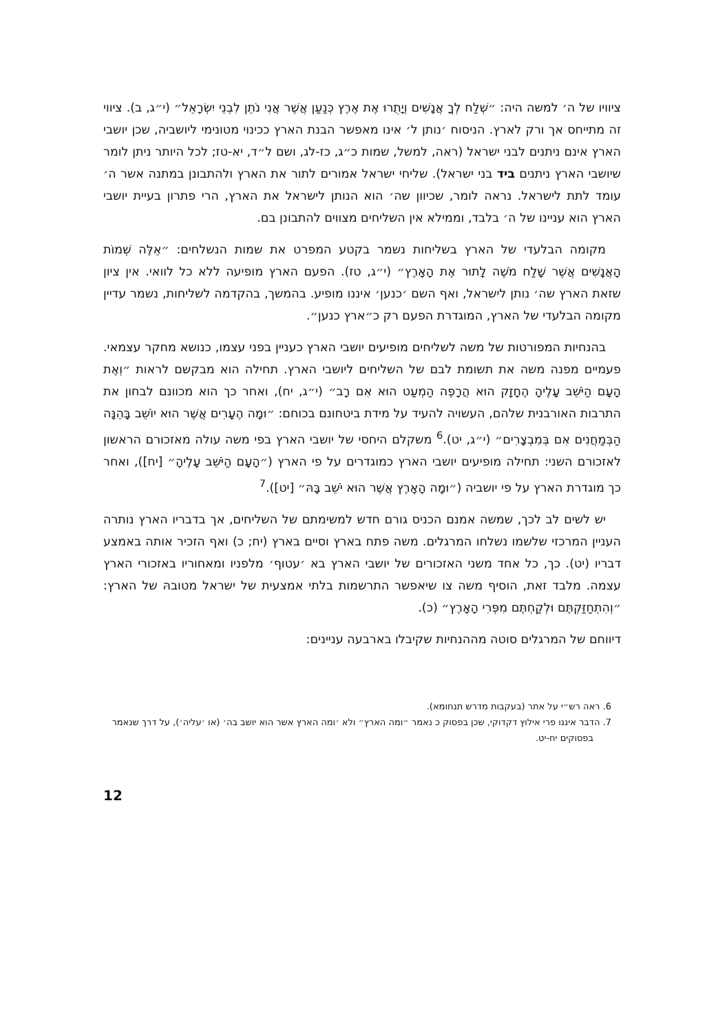ציוויו של ה׳ למשה היה: ״שְׁלַח לְךָ אֲנָשִׁים וְיָתֻרוּ אֶת אֶרֶץ כְּנַעַן אֲשֶׁר אֲנִי נֹתֵן לִבְנֵי יִשְׂרָאֵל״ (י״ג, ב). ציווי זה מתייחס אך ורק לארץ. הניסוח ׳נותן ל׳ אינו מאפשר הבנת הארץ ככינוי מטונימי ליושביה, שכן יושבי הארץ אינם ניתנים לבני ישראל (ראה, למשל, שמות כ״ג, כז-לג, ושם ל״ד, יא-טז; לכל היותר ניתן לומר שיושבי הארץ ניתנים ביד בני ישראל). שליחי ישראל אמורים לתור את הארץ ולהתבונן במתנה אשר ה׳ עומד לתת לישראל. נראה לומר, שכיוון שה׳ הוא הנותן לישראל את הארץ, הרי פתרון בעיית יושבי הארץ הוא עניינו של ה׳ בלבד, וממילא אין השליחים מצווים להתבונן בם.
מקומה הבלעדי של הארץ בשליחות נשמר בקטע המפרט את שמות הנשלחים: ״אֵלֶּה שְׁמוֹת הָאֲנָשִׁים אֲשֶׁר שָׁלַח מֹשֶׁה לָתוּר אֶת הָאָרֶץ״ (י״ג, טז). הפעם הארץ מופיעה ללא כל לוואי. אין ציון שזאת הארץ שה׳ נותן לישראל, ואף השם ׳כנען׳ איננו מופיע. בהמשך, בהקדמה לשליחות, נשמר עדיין מקומה הבלעדי של הארץ, המוגדרת הפעם רק כ״ארץ כנען״.
בהנחיות המפורטות של משה לשליחים מופיעים יושבי הארץ כעניין בפני עצמו, כנושא מחקר עצמאי. פעמיים מפנה משה את תשומת לבם של השליחים ליושבי הארץ. תחילה הוא מבקשם לראות ״וְאֶת הָעָם הַיֹּשֵׁב עָלֶיהָ הֶחָזָק הוּא הֲרָפֶה הַמְעַט הוּא אִם רָב״ (י״ג, יח), ואחר כך הוא מכוונם לבחון את התרבות האורבנית שלהם, העשויה להעיד על מידת ביטחונם בכוחם: ״וּמָה הֶעָרִים אֲשֶׁר הוּא יוֹשֵׁב בָּהֵנָּה הַבְּמַחֲנִים אִם בְּמִבְצָרִים״ (י״ג, יט).<sup>6</sup> משקלם היחסי של יושבי הארץ בפי משה עולה מאזכורם הראשון לאזכורם השני: תחילה מופיעים יושבי הארץ כמוגדרים על פי הארץ (״הָעָם הַיֹּשֵׁב עָלֶיהָ״ [יח]), ואחר כך מוגדרת הארץ על פי יושביה (״וּמָה הָאָרֶץ אֲשֶׁר הוּא יֹשֵׁב בָּהּ״ [יט]).<sup>7</sup>
יש לשים לב לכך, שמשה אמנם הכניס גורם חדש למשימתם של השליחים, אך בדבריו הארץ נותרה העניין המרכזי שלשמו נשלחו המרגלים. משה פתח בארץ וסיים בארץ (יח; כ) ואף הזכיר אותה באמצע דבריו (יט). כך, כל אחד משני האזכורים של יושבי הארץ בא ׳עטוף׳ מלפניו ומאחוריו באזכורי הארץ עצמה. מלבד זאת, הוסיף משה צו שיאפשר התרשמות בלתי אמצעית של ישראל מטובהּ של הארץ: ״וְהִתְחַזַּקְתֶּם וּלְקַחְתֶּם מִפְּרִי הָאָרֶץ״ (כ).
דיווחם של המרגלים סוטה מההנחיות שקיבלו בארבעה עניינים:
6. ראה רש״י על אתר (בעקבות מדרש תנחומא).
7. הדבר איננו פרי אילוץ דקדוקי, שכן בפסוק כ נאמר ״ומה הארץ״ ולא ׳ומה הארץ אשר הוא יושב בה׳ (או ׳עליה׳), על דרך שנאמר בפסוקים יח-יט.
12